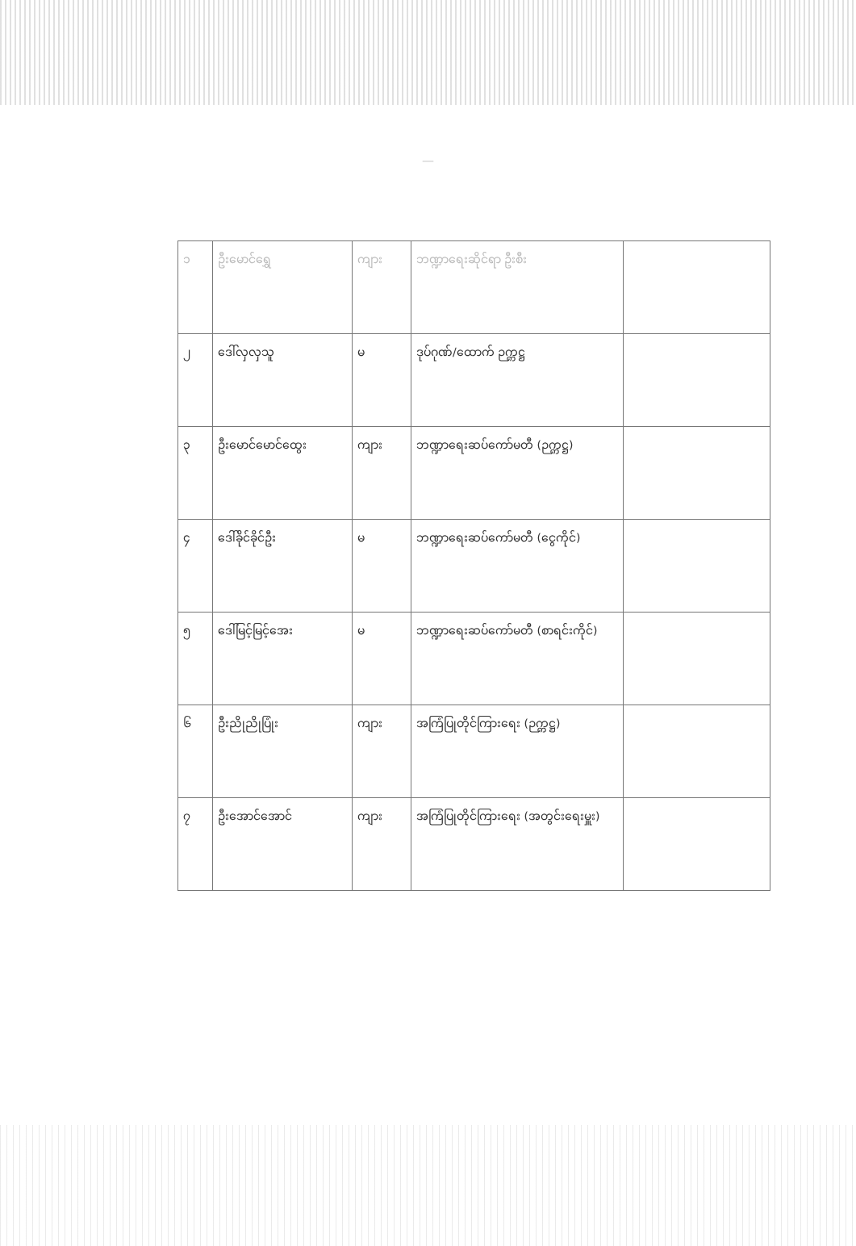—
| ၁ | ဦးမောင်ရွှေ | ကျား | ဘဏ္ဍာရေးဆိုင်ရာ ဦးစီး | |
| ၂ | ဒေါ်လှလှသူ | မ | ဒုပ်ဂုဏ်/ထောက် ဉက္ကဋ္ဌ | |
| ၃ | ဦးမောင်မောင်ထွေး | ကျား | ဘဏ္ဍာရေးဆပ်ကော်မတီ (ဉက္ကဋ္ဌ) | |
| ၄ | ဒေါ်ခိုင်ခိုင်ဦး | မ | ဘဏ္ဍာရေးဆပ်ကော်မတီ (ငွေကိုင်) | |
| ၅ | ဒေါ်မြင့်မြင့်အေး | မ | ဘဏ္ဍာရေးဆပ်ကော်မတီ (စာရင်းကိုင်) | |
| ၆ | ဦးညိုညိုပြုံး | ကျား | အကြံပြုတိုင်ကြားရေး (ဉက္ကဋ္ဌ) | |
| ၇ | ဦးအောင်အောင် | ကျား | အကြံပြုတိုင်ကြားရေး (အတွင်းရေးမှူး) | |